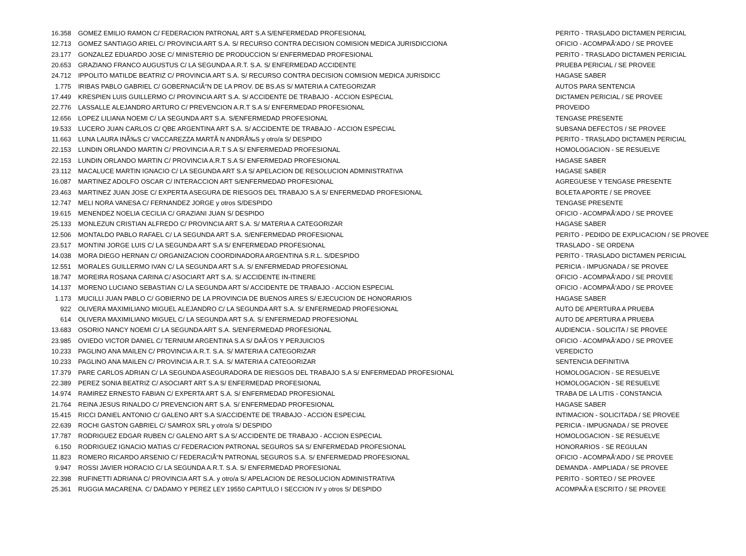| 16.358 | GOMEZ EMILIO RAMON C/ FEDERACION PATRONAL ART S.A S/ENFERMEDAD PROFESIONAL | PERITO - TRASLADO DICTAMEN PERICIAL |
| 12.713 | GOMEZ SANTIAGO ARIEL C/ PROVINCIA ART S.A. S/ RECURSO CONTRA DECISION COMISION MEDICA JURISDICCIONA | OFICIO - ACOMPAÃ‘ADO / SE PROVEE |
| 23.177 | GONZALEZ EDUARDO JOSE C/ MINISTERIO DE PRODUCCION S/ ENFERMEDAD PROFESIONAL | PERITO - TRASLADO DICTAMEN PERICIAL |
| 20.653 | GRAZIANO FRANCO AUGUSTUS C/ LA SEGUNDA A.R.T. S.A. S/ ENFERMEDAD ACCIDENTE | PRUEBA PERICIAL / SE PROVEE |
| 24.712 | IPPOLITO MATILDE BEATRIZ C/ PROVINCIA ART S.A. S/ RECURSO CONTRA DECISION COMISION MEDICA JURISDICC | HAGASE SABER |
| 1.775 | IRIBAS PABLO GABRIEL C/ GOBERNACIÃ“N DE LA PROV. DE BS.AS S/ MATERIA A CATEGORIZAR | AUTOS PARA SENTENCIA |
| 17.449 | KRESPIEN LUIS GUILLERMO C/ PROVINCIA ART S.A. S/ ACCIDENTE DE TRABAJO - ACCION ESPECIAL | DICTAMEN PERICIAL / SE PROVEE |
| 22.776 | LASSALLE ALEJANDRO ARTURO C/ PREVENCION A.R.T S.A S/ ENFERMEDAD PROFESIONAL | PROVEIDO |
| 12.656 | LOPEZ LILIANA NOEMI C/ LA SEGUNDA ART S.A. S/ENFERMEDAD PROFESIONAL | TENGASE PRESENTE |
| 19.533 | LUCERO JUAN CARLOS C/ QBE ARGENTINA ART S.A. S/ ACCIDENTE DE TRABAJO - ACCION ESPECIAL | SUBSANA DEFECTOS / SE PROVEE |
| 11.663 | LUNA LAURA INÃ‰S C/ VACCAREZZA MARTÃ N ANDRÃ‰S y otro/a S/ DESPIDO | PERITO - TRASLADO DICTAMEN PERICIAL |
| 22.153 | LUNDIN ORLANDO MARTIN C/ PROVINCIA A.R.T S.A S/ ENFERMEDAD PROFESIONAL | HOMOLOGACION - SE RESUELVE |
| 22.153 | LUNDIN ORLANDO MARTIN C/ PROVINCIA A.R.T S.A S/ ENFERMEDAD PROFESIONAL | HAGASE SABER |
| 23.112 | MACALUCE MARTIN IGNACIO C/ LA SEGUNDA ART S.A S/ APELACION DE RESOLUCION ADMINISTRATIVA | HAGASE SABER |
| 16.087 | MARTINEZ ADOLFO OSCAR C/ INTERACCION ART S/ENFERMEDAD PROFESIONAL | AGREGUESE Y TENGASE PRESENTE |
| 23.463 | MARTINEZ JUAN JOSE C/ EXPERTA ASEGURA DE RIESGOS DEL TRABAJO S.A S/ ENFERMEDAD PROFESIONAL | BOLETA APORTE / SE PROVEE |
| 12.747 | MELI NORA VANESA C/ FERNANDEZ JORGE y otros S/DESPIDO | TENGASE PRESENTE |
| 19.615 | MENENDEZ NOELIA CECILIA C/ GRAZIANI JUAN S/ DESPIDO | OFICIO - ACOMPAÃ‘ADO / SE PROVEE |
| 25.133 | MONLEZUN CRISTIAN ALFREDO C/ PROVINCIA ART S.A. S/ MATERIA A CATEGORIZAR | HAGASE SABER |
| 12.506 | MONTALDO PABLO RAFAEL C/ LA SEGUNDA ART S.A. S/ENFERMEDAD PROFESIONAL | PERITO - PEDIDO DE EXPLICACION / SE PROVEE |
| 23.517 | MONTINI JORGE LUIS C/ LA SEGUNDA ART S.A S/ ENFERMEDAD PROFESIONAL | TRASLADO - SE ORDENA |
| 14.038 | MORA DIEGO HERNAN C/ ORGANIZACION COORDINADORA ARGENTINA S.R.L. S/DESPIDO | PERITO - TRASLADO DICTAMEN PERICIAL |
| 12.551 | MORALES GUILLERMO IVAN C/ LA SEGUNDA ART S.A. S/ ENFERMEDAD PROFESIONAL | PERICIA - IMPUGNADA / SE PROVEE |
| 18.747 | MOREIRA ROSANA CARINA C/ ASOCIART ART S.A. S/ ACCIDENTE IN-ITINERE | OFICIO - ACOMPAÃ‘ADO / SE PROVEE |
| 14.137 | MORENO LUCIANO SEBASTIAN C/ LA SEGUNDA ART S/ ACCIDENTE DE TRABAJO - ACCION ESPECIAL | OFICIO - ACOMPAÃ‘ADO / SE PROVEE |
| 1.173 | MUCILLI JUAN PABLO C/ GOBIERNO DE LA PROVINCIA DE BUENOS AIRES S/ EJECUCION DE HONORARIOS | HAGASE SABER |
| 922 | OLIVERA MAXIMILIANO MIGUEL ALEJANDRO C/ LA SEGUNDA ART S.A. S/ ENFERMEDAD PROFESIONAL | AUTO DE APERTURA A PRUEBA |
| 614 | OLIVERA MAXIMILIANO MIGUEL C/ LA SEGUNDA ART S.A. S/ ENFERMEDAD PROFESIONAL | AUTO DE APERTURA A PRUEBA |
| 13.683 | OSORIO NANCY NOEMI C/ LA SEGUNDA ART S.A. S/ENFERMEDAD PROFESIONAL | AUDIENCIA - SOLICITA / SE PROVEE |
| 23.985 | OVIEDO VICTOR DANIEL C/ TERNIUM ARGENTINA S.A S/ DAÃ‘OS Y PERJUICIOS | OFICIO - ACOMPAÃ‘ADO / SE PROVEE |
| 10.233 | PAGLINO ANA MAILEN C/ PROVINCIA A.R.T. S.A. S/ MATERIA A CATEGORIZAR | VEREDICTO |
| 10.233 | PAGLINO ANA MAILEN C/ PROVINCIA A.R.T. S.A. S/ MATERIA A CATEGORIZAR | SENTENCIA DEFINITIVA |
| 17.379 | PARE CARLOS ADRIAN C/ LA SEGUNDA ASEGURADORA DE RIESGOS DEL TRABAJO S.A S/ ENFERMEDAD PROFESIONAL | HOMOLOGACION - SE RESUELVE |
| 22.389 | PEREZ SONIA BEATRIZ C/ ASOCIART ART S.A S/ ENFERMEDAD PROFESIONAL | HOMOLOGACION - SE RESUELVE |
| 14.974 | RAMIREZ ERNESTO FABIAN C/ EXPERTA ART S.A. S/ ENFERMEDAD PROFESIONAL | TRABA DE LA LITIS - CONSTANCIA |
| 21.764 | REINA JESUS RINALDO C/ PREVENCION ART S.A. S/ ENFERMEDAD PROFESIONAL | HAGASE SABER |
| 15.415 | RICCI DANIEL ANTONIO C/ GALENO ART S.A S/ACCIDENTE DE TRABAJO - ACCION ESPECIAL | INTIMACION - SOLICITADA / SE PROVEE |
| 22.639 | ROCHI GASTON GABRIEL C/ SAMROX SRL y otro/a S/ DESPIDO | PERICIA - IMPUGNADA / SE PROVEE |
| 17.787 | RODRIGUEZ EDGAR RUBEN C/ GALENO ART S.A S/ ACCIDENTE DE TRABAJO - ACCION ESPECIAL | HOMOLOGACION - SE RESUELVE |
| 6.150 | RODRIGUEZ IGNACIO MATIAS C/ FEDERACION PATRONAL SEGUROS SA S/ ENFERMEDAD PROFESIONAL | HONORARIOS - SE REGULAN |
| 11.823 | ROMERO RICARDO ARSENIO C/ FEDERACIÃ“N PATRONAL SEGUROS S.A. S/ ENFERMEDAD PROFESIONAL | OFICIO - ACOMPAÃ‘ADO / SE PROVEE |
| 9.947 | ROSSI JAVIER HORACIO C/ LA SEGUNDA A.R.T. S.A. S/ ENFERMEDAD PROFESIONAL | DEMANDA - AMPLIADA / SE PROVEE |
| 22.398 | RUFINETTI ADRIANA C/ PROVINCIA ART S.A. y otro/a S/ APELACION DE RESOLUCION ADMINISTRATIVA | PERITO - SORTEO / SE PROVEE |
| 25.361 | RUGGIA MACARENA. C/ DADAMO Y PEREZ LEY 19550 CAPITULO I SECCION IV y otros S/ DESPIDO | ACOMPAÃ‘A ESCRITO / SE PROVEE |